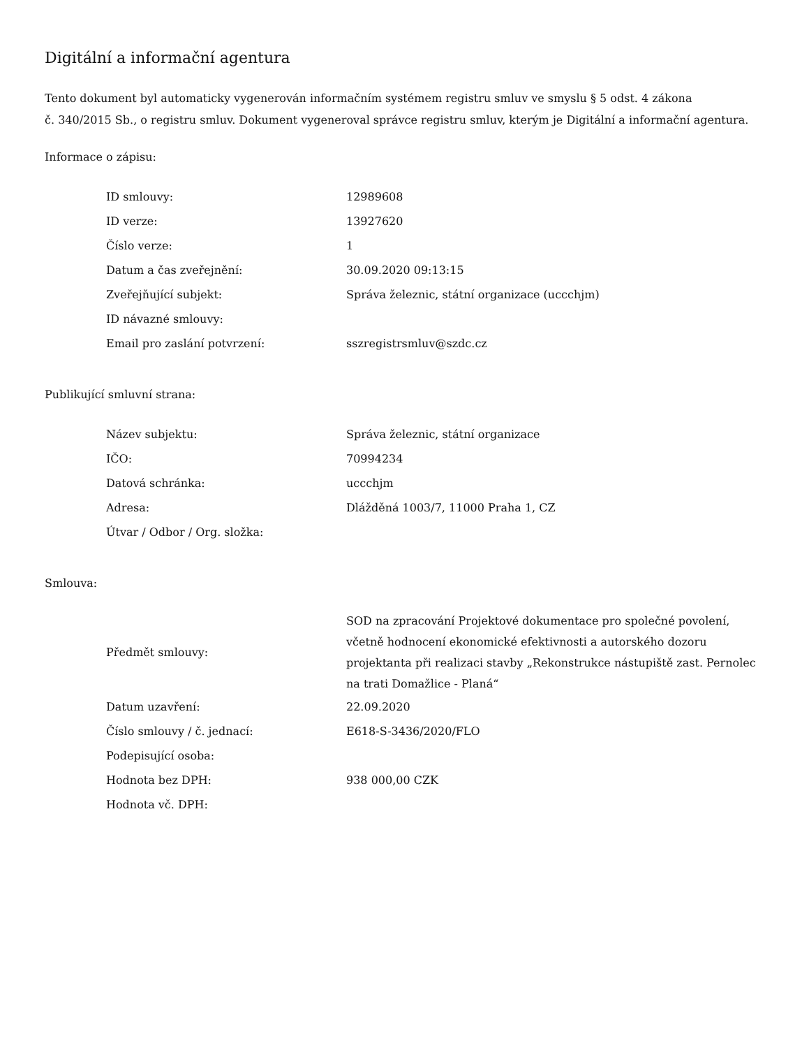Digitální a informační agentura
Tento dokument byl automaticky vygenerován informačním systémem registru smluv ve smyslu § 5 odst. 4 zákona
č. 340/2015 Sb., o registru smluv. Dokument vygeneroval správce registru smluv, kterým je Digitální a informační agentura.
Informace o zápisu:
| ID smlouvy: | 12989608 |
| ID verze: | 13927620 |
| Číslo verze: | 1 |
| Datum a čas zveřejnění: | 30.09.2020 09:13:15 |
| Zveřejňující subjekt: | Správa železnic, státní organizace (uccchjm) |
| ID návazné smlouvy: | |
| Email pro zaslání potvrzení: | sszregistrsmluv@szdc.cz |
Publikující smluvní strana:
| Název subjektu: | Správa železnic, státní organizace |
| IČO: | 70994234 |
| Datová schránka: | uccchjm |
| Adresa: | Dlážděná 1003/7, 11000 Praha 1, CZ |
| Útvar / Odbor / Org. složka: | |
Smlouva:
| Předmět smlouvy: | SOD na zpracování Projektové dokumentace pro společné povolení, včetně hodnocení ekonomické efektivnosti a autorského dozoru projektanta při realizaci stavby „Rekonstrukce nástupiště zast. Pernolec na trati Domažlice - Planá“ |
| Datum uzavření: | 22.09.2020 |
| Číslo smlouvy / č. jednací: | E618-S-3436/2020/FLO |
| Podepisující osoba: | |
| Hodnota bez DPH: | 938 000,00 CZK |
| Hodnota vč. DPH: | |